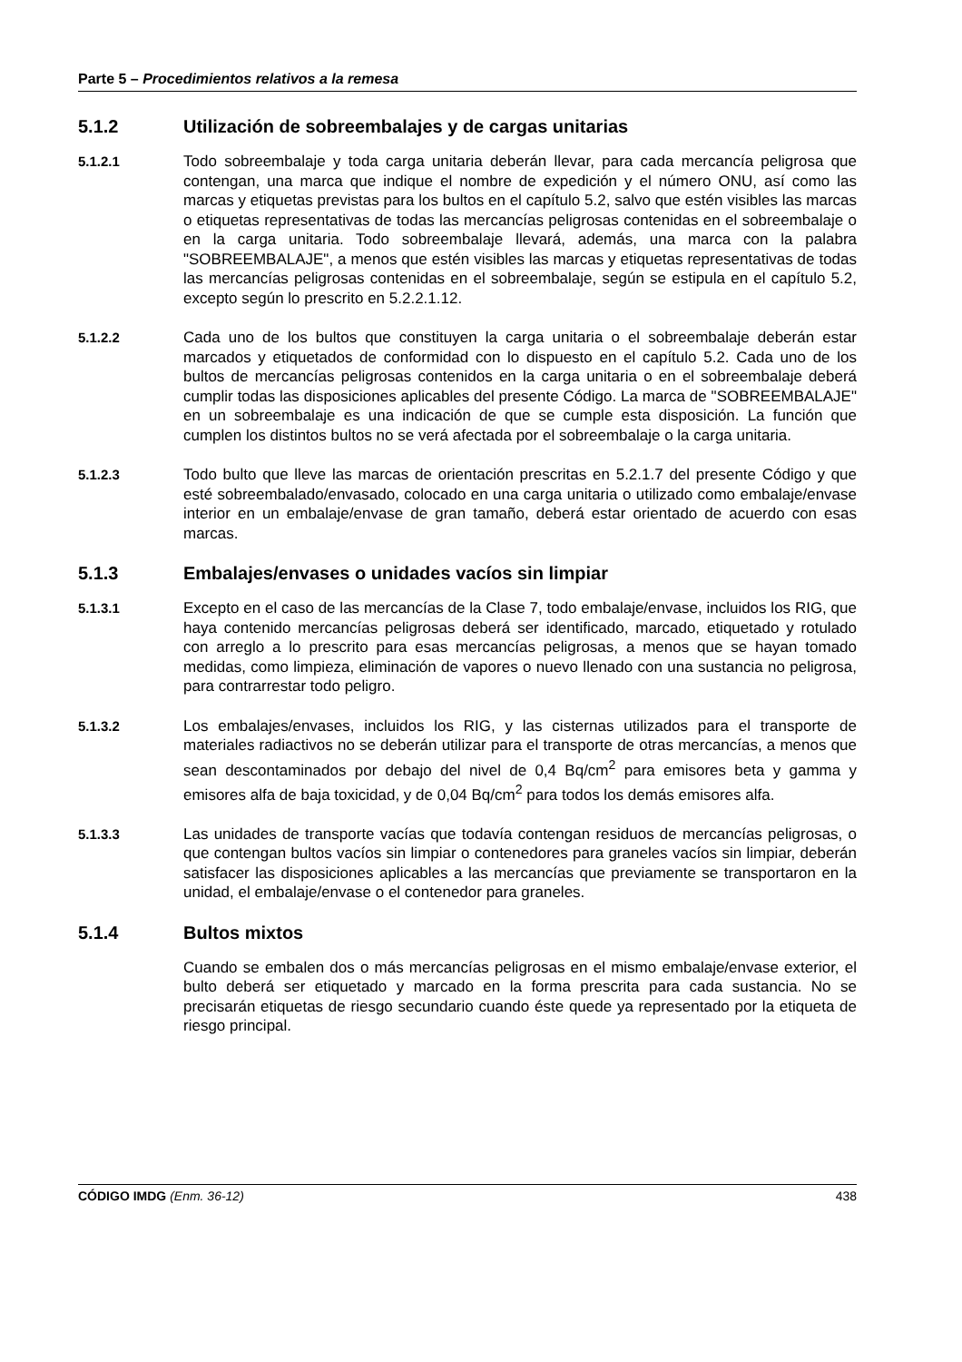Parte 5 – Procedimientos relativos a la remesa
5.1.2 Utilización de sobreembalajes y de cargas unitarias
5.1.2.1 Todo sobreembalaje y toda carga unitaria deberán llevar, para cada mercancía peligrosa que contengan, una marca que indique el nombre de expedición y el número ONU, así como las marcas y etiquetas previstas para los bultos en el capítulo 5.2, salvo que estén visibles las marcas o etiquetas representativas de todas las mercancías peligrosas contenidas en el sobreembalaje o en la carga unitaria. Todo sobreembalaje llevará, además, una marca con la palabra "SOBREEMBALAJE", a menos que estén visibles las marcas y etiquetas representativas de todas las mercancías peligrosas contenidas en el sobreembalaje, según se estipula en el capítulo 5.2, excepto según lo prescrito en 5.2.2.1.12.
5.1.2.2 Cada uno de los bultos que constituyen la carga unitaria o el sobreembalaje deberán estar marcados y etiquetados de conformidad con lo dispuesto en el capítulo 5.2. Cada uno de los bultos de mercancías peligrosas contenidos en la carga unitaria o en el sobreembalaje deberá cumplir todas las disposiciones aplicables del presente Código. La marca de "SOBREEMBALAJE" en un sobreembalaje es una indicación de que se cumple esta disposición. La función que cumplen los distintos bultos no se verá afectada por el sobreembalaje o la carga unitaria.
5.1.2.3 Todo bulto que lleve las marcas de orientación prescritas en 5.2.1.7 del presente Código y que esté sobreembalado/envasado, colocado en una carga unitaria o utilizado como embalaje/envase interior en un embalaje/envase de gran tamaño, deberá estar orientado de acuerdo con esas marcas.
5.1.3 Embalajes/envases o unidades vacíos sin limpiar
5.1.3.1 Excepto en el caso de las mercancías de la Clase 7, todo embalaje/envase, incluidos los RIG, que haya contenido mercancías peligrosas deberá ser identificado, marcado, etiquetado y rotulado con arreglo a lo prescrito para esas mercancías peligrosas, a menos que se hayan tomado medidas, como limpieza, eliminación de vapores o nuevo llenado con una sustancia no peligrosa, para contrarrestar todo peligro.
5.1.3.2 Los embalajes/envases, incluidos los RIG, y las cisternas utilizados para el transporte de materiales radiactivos no se deberán utilizar para el transporte de otras mercancías, a menos que sean descontaminados por debajo del nivel de 0,4 Bq/cm<sup>2</sup> para emisores beta y gamma y emisores alfa de baja toxicidad, y de 0,04 Bq/cm<sup>2</sup> para todos los demás emisores alfa.
5.1.3.3 Las unidades de transporte vacías que todavía contengan residuos de mercancías peligrosas, o que contengan bultos vacíos sin limpiar o contenedores para graneles vacíos sin limpiar, deberán satisfacer las disposiciones aplicables a las mercancías que previamente se transportaron en la unidad, el embalaje/envase o el contenedor para graneles.
5.1.4 Bultos mixtos
Cuando se embalen dos o más mercancías peligrosas en el mismo embalaje/envase exterior, el bulto deberá ser etiquetado y marcado en la forma prescrita para cada sustancia. No se precisarán etiquetas de riesgo secundario cuando éste quede ya representado por la etiqueta de riesgo principal.
CÓDIGO IMDG (Enm. 36-12) 438